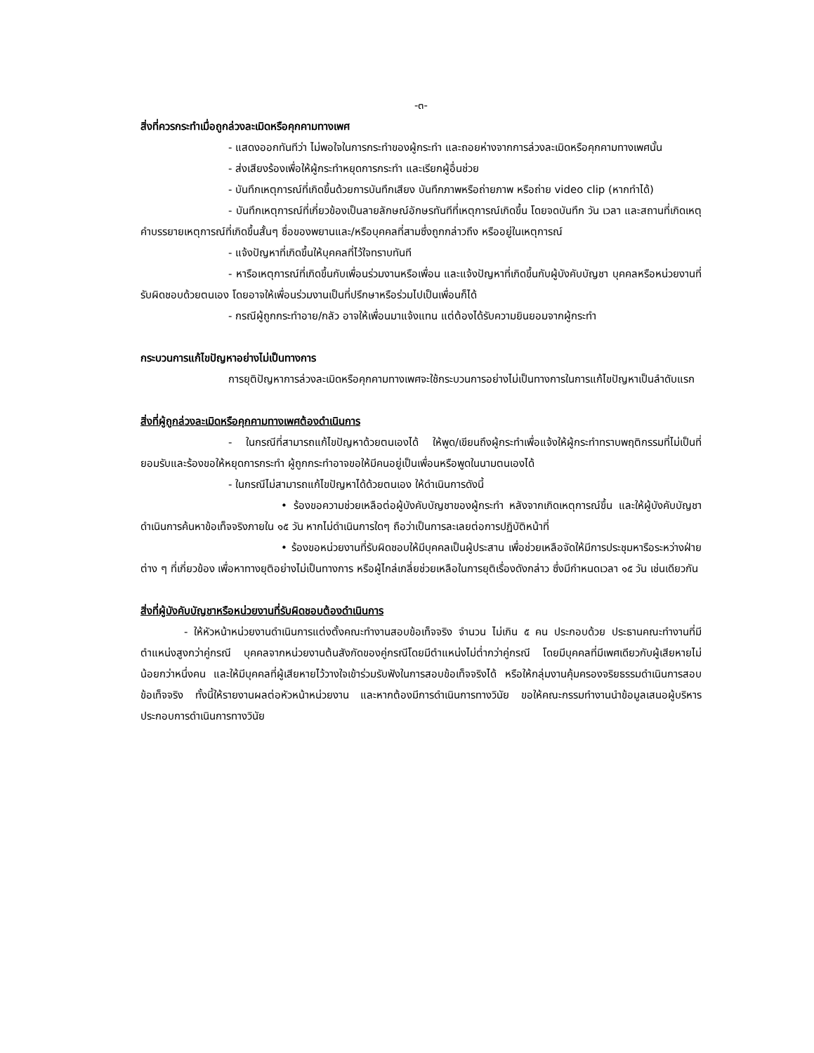-๓-
สิ่งที่ควรกระทำเมื่อถูกล่วงละเมิดหรือคุกคามทางเพศ
- แสดงออกทันทีว่า ไม่พอใจในการกระทำของผู้กระทำ และถอยห่างจากการล่วงละเมิดหรือคุกคามทางเพศนั้น
- ส่งเสียงร้องเพื่อให้ผู้กระทำหยุดการกระทำ และเรียกผู้อื่นช่วย
- บันทึกเหตุการณ์ที่เกิดขึ้นด้วยการบันทึกเสียง บันทึกภาพหรือถ่ายภาพ หรือถ่าย video clip (หากทำได้)
- บันทึกเหตุการณ์ที่เกี่ยวข้องเป็นลายลักษณ์อักษรทันทีที่เหตุการณ์เกิดขึ้น โดยจดบันทึก วัน เวลา และสถานที่เกิดเหตุ คำบรรยายเหตุการณ์ที่เกิดขึ้นสั้นๆ ชื่อของพยานและ/หรือบุคคลที่สามซึ่งถูกกล่าวถึง หรืออยู่ในเหตุการณ์
- แจ้งปัญหาที่เกิดขึ้นให้บุคคลที่ไว้ใจทราบทันที
- หารือเหตุการณ์ที่เกิดขึ้นกับเพื่อนร่วมงานหรือเพื่อน และแจ้งปัญหาที่เกิดขึ้นกับผู้บังคับบัญชา บุคคลหรือหน่วยงานที่รับผิดชอบด้วยตนเอง โดยอาจให้เพื่อนร่วมงานเป็นที่ปรึกษาหรือร่วมไปเป็นเพื่อนก็ได้
- กรณีผู้ถูกกระทำอาย/กลัว อาจให้เพื่อนมาแจ้งแทน แต่ต้องได้รับความยินยอมจากผู้กระทำ
กระบวนการแก้ไขปัญหาอย่างไม่เป็นทางการ
การยุติปัญหาการล่วงละเมิดหรือคุกคามทางเพศจะใช้กระบวนการอย่างไม่เป็นทางการในการแก้ไขปัญหาเป็นลำดับแรก
สิ่งที่ผู้ถูกล่วงละเมิดหรือคุกคามทางเพศต้องดำเนินการ
- ในกรณีที่สามารถแก้ไขปัญหาด้วยตนเองได้ ให้พูด/เขียนถึงผู้กระทำเพื่อแจ้งให้ผู้กระทำทราบพฤติกรรมที่ไม่เป็นที่ยอมรับและร้องขอให้หยุดการกระทำ ผู้ถูกกระทำอาจขอให้มีคนอยู่เป็นเพื่อนหรือพูดในนามตนเองได้
- ในกรณีไม่สามารถแก้ไขปัญหาได้ด้วยตนเอง ให้ดำเนินการดังนี้
• ร้องขอความช่วยเหลือต่อผู้บังคับบัญชาของผู้กระทำ หลังจากเกิดเหตุการณ์ขึ้น และให้ผู้บังคับบัญชาดำเนินการค้นหาข้อเท็จจริงภายใน ๑๕ วัน หากไม่ดำเนินการใดๆ ถือว่าเป็นการละเลยต่อการปฏิบัติหน้าที่
• ร้องขอหน่วยงานที่รับผิดชอบให้มีบุคคลเป็นผู้ประสาน เพื่อช่วยเหลือจัดให้มีการประชุมหารือระหว่างฝ่ายต่าง ๆ ที่เกี่ยวข้อง เพื่อหาทางยุติอย่างไม่เป็นทางการ หรือผู้ไกล่เกลี่ยช่วยเหลือในการยุติเรื่องดังกล่าว ซึ่งมีกำหนดเวลา ๑๕ วัน เช่นเดียวกัน
สิ่งที่ผู้บังคับบัญชาหรือหน่วยงานที่รับผิดชอบต้องดำเนินการ
- ให้หัวหน้าหน่วยงานดำเนินการแต่งตั้งคณะทำงานสอบข้อเท็จจริง จำนวน ไม่เกิน ๕ คน ประกอบด้วย ประธานคณะทำงานที่มีตำแหน่งสูงกว่าคู่กรณี บุคคลจากหน่วยงานต้นสังกัดของคู่กรณีโดยมีตำแหน่งไม่ต่ำกว่าคู่กรณี โดยมีบุคคลที่มีเพศเดียวกับผู้เสียหายไม่น้อยกว่าหนึ่งคน และให้มีบุคคลที่ผู้เสียหายไว้วางใจเข้าร่วมรับฟังในการสอบข้อเท็จจริงได้ หรือให้กลุ่มงานคุ้มครองจริยธรรมดำเนินการสอบข้อเท็จจริง ทั้งนี้ให้รายงานผลต่อหัวหน้าหน่วยงาน และหากต้องมีการดำเนินการทางวินัย ขอให้คณะกรรมทำงานนำข้อมูลเสนอผู้บริหาร ประกอบการดำเนินการทางวินัย